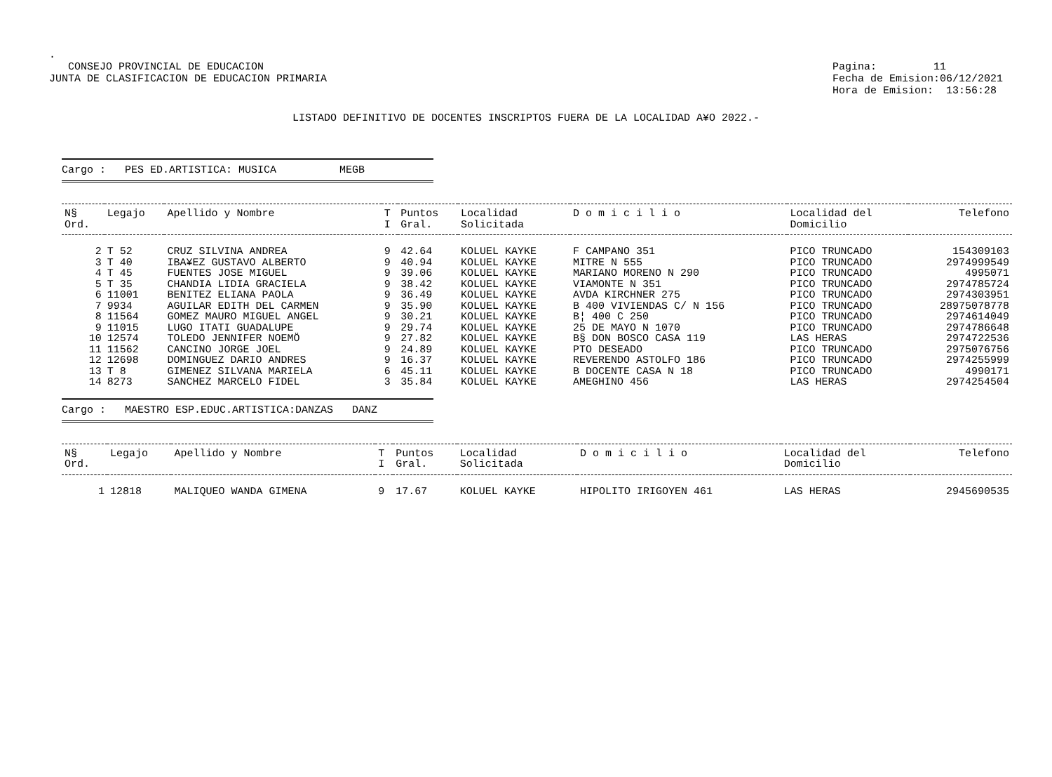.
CONSEJO PROVINCIAL DE EDUCACION
JUNTA DE CLASIFICACION DE EDUCACION PRIMARIA
Pagina: 11
Fecha de Emision:06/12/2021
Hora de Emision: 13:56:28
LISTADO DEFINITIVO DE DOCENTES INSCRIPTOS FUERA DE LA LOCALIDAD A¥O 2022.-
Cargo : PES ED.ARTISTICA: MUSICA MEGB
| N§ Ord. | Legajo | Apellido y Nombre | T I | Puntos Gral. | Localidad Solicitada | D o m i c i l i o | Localidad del Domicilio | Telefono |
| --- | --- | --- | --- | --- | --- | --- | --- | --- |
| 2 | T 52 | CRUZ SILVINA ANDREA | 9 | 42.64 | KOLUEL KAYKE | F CAMPANO 351 | PICO TRUNCADO | 154309103 |
| 3 | T 40 | IBA¥EZ GUSTAVO ALBERTO | 9 | 40.94 | KOLUEL KAYKE | MITRE N 555 | PICO TRUNCADO | 2974999549 |
| 4 | T 45 | FUENTES JOSE MIGUEL | 9 | 39.06 | KOLUEL KAYKE | MARIANO MORENO N 290 | PICO TRUNCADO | 4995071 |
| 5 | T 35 | CHANDIA LIDIA GRACIELA | 9 | 38.42 | KOLUEL KAYKE | VIAMONTE N 351 | PICO TRUNCADO | 2974785724 |
| 6 | 11001 | BENITEZ ELIANA PAOLA | 9 | 36.49 | KOLUEL KAYKE | AVDA KIRCHNER 275 | PICO TRUNCADO | 2974303951 |
| 7 | 9934 | AGUILAR EDITH DEL CARMEN | 9 | 35.90 | KOLUEL KAYKE | B 400 VIVIENDAS C/ N 156 | PICO TRUNCADO | 28975078778 |
| 8 | 11564 | GOMEZ MAURO MIGUEL ANGEL | 9 | 30.21 | KOLUEL KAYKE | B¦ 400 C 250 | PICO TRUNCADO | 2974614049 |
| 9 | 11015 | LUGO ITATI GUADALUPE | 9 | 29.74 | KOLUEL KAYKE | 25 DE MAYO N 1070 | PICO TRUNCADO | 2974786648 |
| 10 | 12574 | TOLEDO JENNIFER NOEMÖ | 9 | 27.82 | KOLUEL KAYKE | B§ DON BOSCO CASA 119 | LAS HERAS | 2974722536 |
| 11 | 11562 | CANCINO JORGE JOEL | 9 | 24.89 | KOLUEL KAYKE | PTO DESEADO | PICO TRUNCADO | 2975076756 |
| 12 | 12698 | DOMINGUEZ DARIO ANDRES | 9 | 16.37 | KOLUEL KAYKE | REVERENDO ASTOLFO 186 | PICO TRUNCADO | 2974255999 |
| 13 | T 8 | GIMENEZ SILVANA MARIELA | 6 | 45.11 | KOLUEL KAYKE | B DOCENTE CASA N 18 | PICO TRUNCADO | 4990171 |
| 14 | 8273 | SANCHEZ MARCELO FIDEL | 3 | 35.84 | KOLUEL KAYKE | AMEGHINO 456 | LAS HERAS | 2974254504 |
Cargo : MAESTRO ESP.EDUC.ARTISTICA:DANZAS DANZ
| N§ Ord. | Legajo | Apellido y Nombre | T I | Puntos Gral. | Localidad Solicitada | D o m i c i l i o | Localidad del Domicilio | Telefono |
| --- | --- | --- | --- | --- | --- | --- | --- | --- |
| 1 | 12818 | MALIQUEO WANDA GIMENA | 9 | 17.67 | KOLUEL KAYKE | HIPOLITO IRIGOYEN 461 | LAS HERAS | 2945690535 |